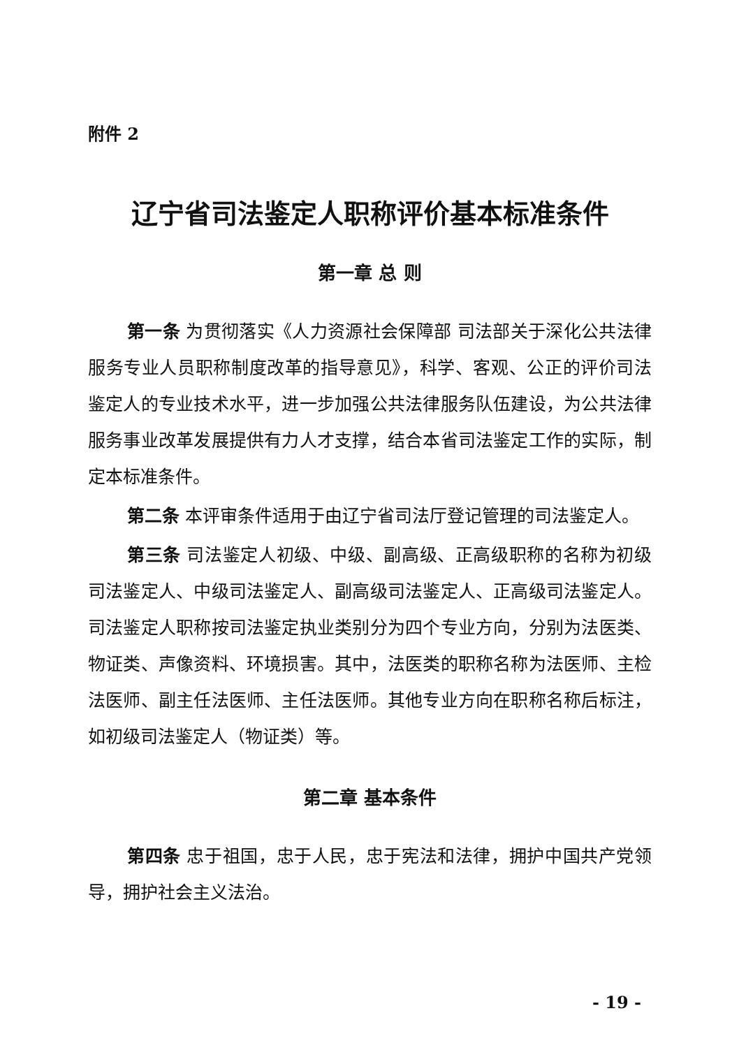附件 2
辽宁省司法鉴定人职称评价基本标准条件
第一章 总 则
第一条 为贯彻落实《人力资源社会保障部 司法部关于深化公共法律服务专业人员职称制度改革的指导意见》，科学、客观、公正的评价司法鉴定人的专业技术水平，进一步加强公共法律服务队伍建设，为公共法律服务事业改革发展提供有力人才支撑，结合本省司法鉴定工作的实际，制定本标准条件。
第二条 本评审条件适用于由辽宁省司法厅登记管理的司法鉴定人。
第三条 司法鉴定人初级、中级、副高级、正高级职称的名称为初级司法鉴定人、中级司法鉴定人、副高级司法鉴定人、正高级司法鉴定人。司法鉴定人职称按司法鉴定执业类别分为四个专业方向，分别为法医类、物证类、声像资料、环境损害。其中，法医类的职称名称为法医师、主检法医师、副主任法医师、主任法医师。其他专业方向在职称名称后标注，如初级司法鉴定人（物证类）等。
第二章 基本条件
第四条 忠于祖国，忠于人民，忠于宪法和法律，拥护中国共产党领导，拥护社会主义法治。
- 19 -